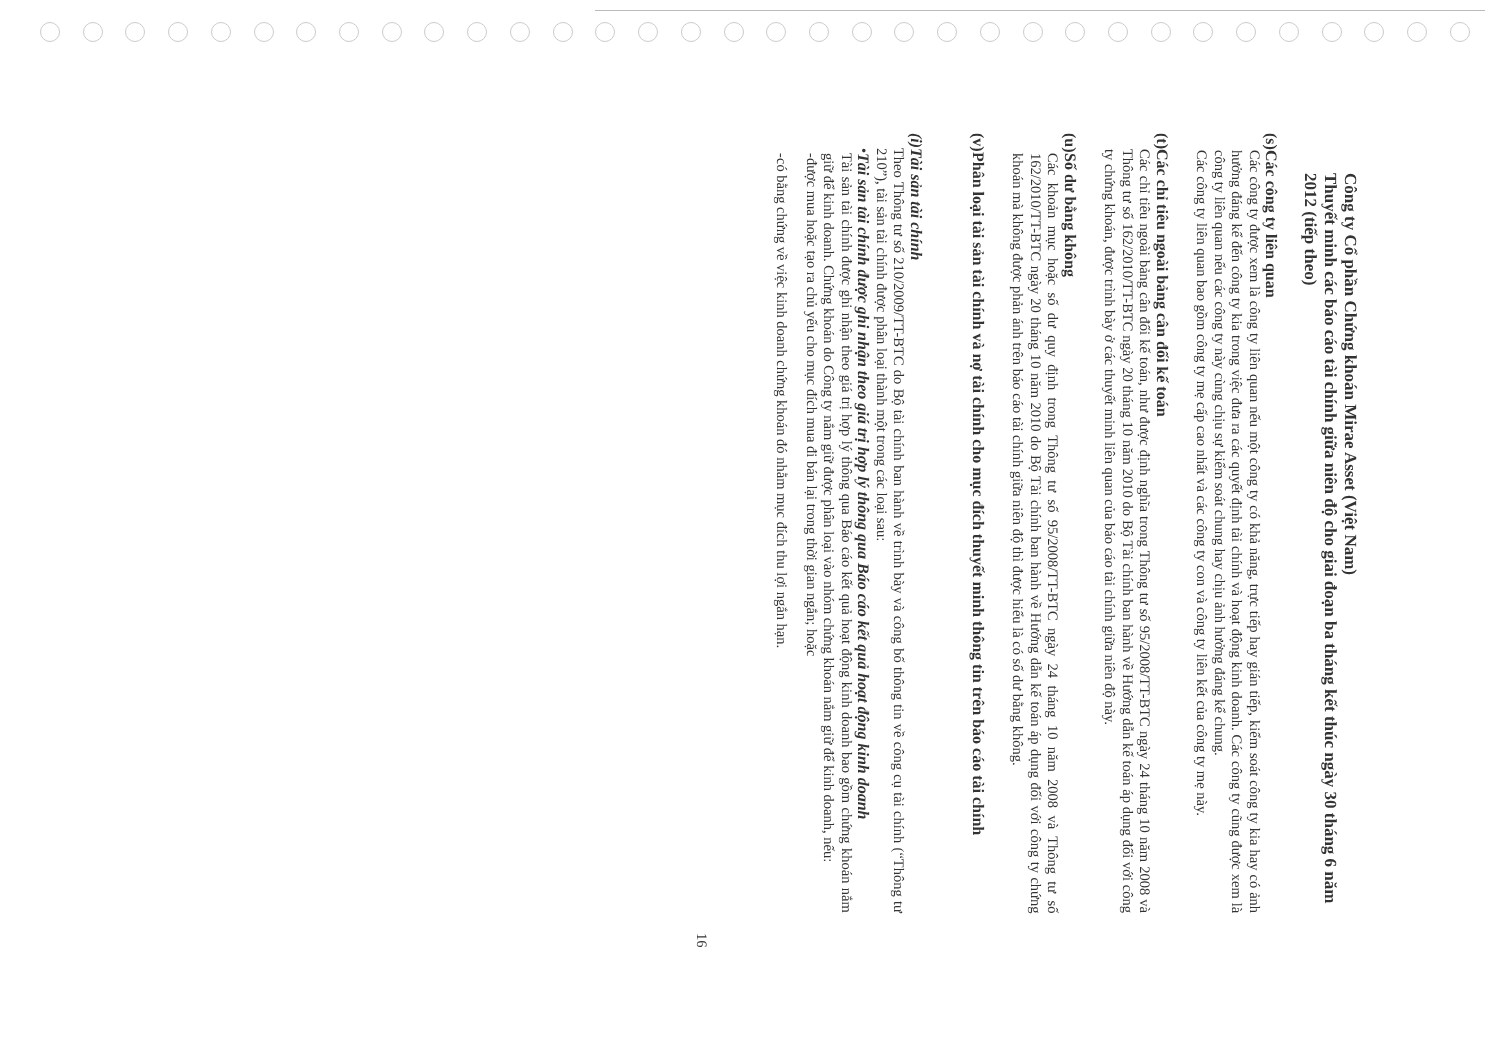Công ty Cổ phần Chứng khoán Mirae Asset (Việt Nam)
Thuyết minh các báo cáo tài chính giữa niên độ cho giai đoạn ba tháng kết thúc ngày 30 tháng 6 năm 2012 (tiếp theo)
(s)
Các công ty liên quan
Các công ty được xem là công ty liên quan nếu một công ty có khả năng, trực tiếp hay gián tiếp, kiểm soát công ty kia hay có ảnh hưởng đáng kể đến công ty kia trong việc đưa ra các quyết định tài chính và hoạt động kinh doanh. Các công ty cũng được xem là công ty liên quan nếu các công ty này cùng chịu sự kiểm soát chung hay chịu ảnh hưởng đáng kể chung.
Các công ty liên quan bao gồm công ty mẹ cấp cao nhất và các công ty con và công ty liên kết của công ty mẹ này.
(t)
Các chỉ tiêu ngoài bảng cân đối kế toán
Các chỉ tiêu ngoài bảng cân đối kế toán, như được định nghĩa trong Thông tư số 95/2008/TT-BTC ngày 24 tháng 10 năm 2008 và Thông tư số 162/2010/TT-BTC ngày 20 tháng 10 năm 2010 do Bộ Tài chính ban hành về Hướng dẫn kế toán áp dụng đối với công ty chứng khoán, được trình bày ở các thuyết minh liên quan của báo cáo tài chính giữa niên độ này.
(u)
Số dư bằng không
Các khoản mục hoặc số dư quy định trong Thông tư số 95/2008/TT-BTC ngày 24 tháng 10 năm 2008 và Thông tư số 162/2010/TT-BTC ngày 20 tháng 10 năm 2010 do Bộ Tài chính ban hành về Hướng dẫn kế toán áp dụng đối với công ty chứng khoán mà không được phản ánh trên báo cáo tài chính giữa niên độ thì được hiểu là có số dư bằng không.
(v)
Phân loại tài sản tài chính và nợ tài chính cho mục đích thuyết minh thông tin trên báo cáo tài chính
(i)
Tài sản tài chính
Theo Thông tư số 210/2009/TT-BTC do Bộ tài chính ban hành về trình bày và công bố thông tin về công cụ tài chính (“Thông tư 210”), tài sản tài chính được phân loại thành một trong các loại sau:
•
Tài sản tài chính được ghi nhận theo giá trị hợp lý thông qua Báo cáo kết quả hoạt động kinh doanh
Tài sản tài chính được ghi nhận theo giá trị hợp lý thông qua Báo cáo kết quả hoạt động kinh doanh bao gồm chứng khoán nắm giữ để kinh doanh. Chứng khoán do Công ty nắm giữ được phân loại vào nhóm chứng khoán nắm giữ để kinh doanh, nếu:
-
được mua hoặc tạo ra chủ yếu cho mục đích mua đi bán lại trong thời gian ngắn; hoặc
-
có bằng chứng về việc kinh doanh chứng khoán đó nhằm mục đích thu lợi ngắn hạn.
16